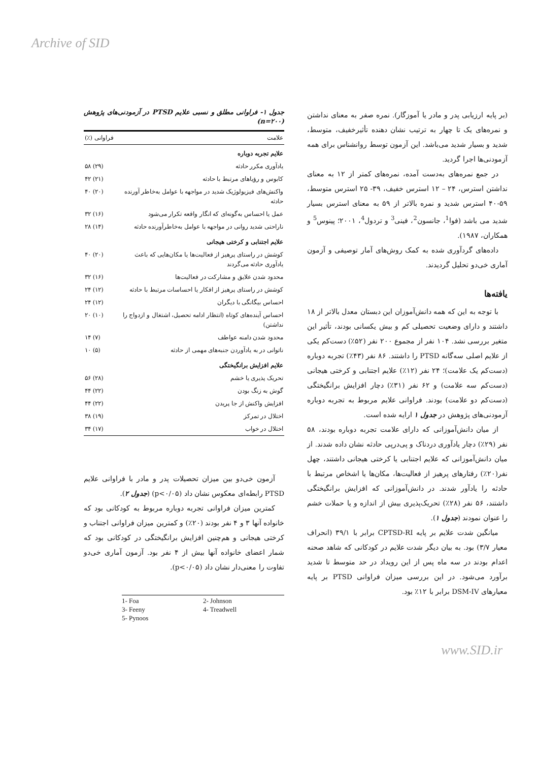Archive of SID
(بر پایه ارزیابی پدر و مادر یا آموزگار). نمره صفر به معنای نداشتن و نمره‌های یک تا چهار به ترتیب نشان دهنده تأثیرخفیف، متوسط، شدید و بسیار شدید می‌باشد. این آزمون توسط روانشناس برای همه آزمودنی‌ها اجرا گردید.
در جمع نمره‌های به‌دست آمده، نمره‌های کمتر از ۱۲ به معنای نداشتن استرس، ۲۴ – ۱۲ استرس خفیف، ۳۹- ۲۵ استرس متوسط، ۵۹-۴۰ استرس شدید و نمره بالاتر از ۵۹ به معنای استرس بسیار شدید می باشد (فوا<sup>1</sup>، جانسون<sup>2</sup>، فینی<sup>3</sup> و تردول<sup>4</sup>، ۲۰۰۱؛ پینوس<sup>5</sup> و همکاران، ۱۹۸۷).
داده‌های گردآوری شده به کمک روش‌های آمار توصیفی و آزمون آماری خی‌دو تحلیل گردیدند.
یافته‌ها
با توجه به این که همه دانش‌آموزان این دبستان معدل بالاتر از ۱۸ داشتند و دارای وضعیت تحصیلی کم و بیش یکسانی بودند، تأثیر این متغیر بررسی نشد. ۱۰۴ نفر از مجموع ۲۰۰ نفر (۵۲٪) دست‌کم یکی از علایم اصلی سه‌گانه PTSD را داشتند. ۸۶ نفر (۴۳٪) تجربه دوباره (دست‌کم یک علامت)؛ ۲۴ نفر (۱۲٪) علایم اجتنابی و کرختی هیجانی (دست‌کم سه علامت) و ۶۲ نفر (۳۱٪) دچار افزایش برانگیختگی (دست‌کم دو علامت) بودند. فراوانی علایم مربوط به تجربه دوباره آزمودنی‌های پژوهش در جدول ۱ ارایه شده است.
از میان دانش‌آموزانی که دارای علامت تجربه دوباره بودند، ۵۸ نفر (۲۹٪) دچار یادآوری دردناک و پی‌درپی حادثه نشان داده شدند. از میان دانش‌آموزانی که علایم اجتنابی یا کرختی هیجانی داشتند، چهل نفر(۲۰٪) رفتارهای پرهیز از فعالیت‌ها، مکان‌ها یا اشخاص مرتبط با حادثه را یادآور شدند. در دانش‌آموزانی که افزایش برانگیختگی داشتند، ۵۶ نفر (۲۸٪) تحریک‌پذیری بیش از اندازه و یا حملات خشم را عنوان نمودند (جدول ۱).
میانگین شدت علایم بر پایه CPTSD-RI برابر با ۳۹/۱ (انحراف معیار ۳/۷) بود. به بیان دیگر شدت علایم در کودکانی که شاهد صحنه اعدام بودند در سه ماه پس از این رویداد در حد متوسط تا شدید برآورد می‌شود. در این بررسی میزان فراوانی PTSD بر پایه معیارهای DSM-IV برابر با ۱۲٪ بود.
جدول ۱- فراوانی مطلق و نسبی علایم PTSD در آزمودنی‌های پژوهش (n=۲۰۰)
| علامت | فراوانی (٪) |
| --- | --- |
| علایم تجربه دوباره | |
| یادآوری مکرر حادثه | (۲۹) ۵۸ |
| کابوس و رؤیاهای مرتبط با حادثه | (۲۱) ۴۲ |
| واکنش‌های فیزیولوژیک شدید در مواجهه با عوامل به‌خاطر آورنده حادثه | (۲۰) ۴۰ |
| عمل یا احساس به‌گونه‌ای که انگار واقعه تکرار می‌شود | (۱۶) ۳۲ |
| ناراحتی شدید روانی در مواجهه با عوامل به‌خاطرآورنده حادثه | (۱۴) ۲۸ |
| علایم اجتنابی و کرختی هیجانی | |
| کوشش در راستای پرهیز از فعالیت‌ها یا مکان‌هایی که باعث یادآوری حادثه می‌گردند | (۲۰) ۴۰ |
| محدود شدن علایق و مشارکت در فعالیت‌ها | (۱۶) ۳۲ |
| کوشش در راستای پرهیز از افکار یا احساسات مرتبط با حادثه | (۱۲) ۲۴ |
| احساس بیگانگی با دیگران | (۱۲) ۲۴ |
| احساس آینده‌های کوتاه (انتظار ادامه تحصیل، اشتغال و ازدواج را نداشتن) | (۱۰) ۲۰ |
| محدود شدن دامنه عواطف | (۷) ۱۴ |
| ناتوانی در به یادآوردن جنبه‌های مهمی از حادثه | (۵) ۱۰ |
| علایم افزایش برانگیختگی | |
| تحریک پذیری یا خشم | (۲۸) ۵۶ |
| گوش به زنگ بودن | (۲۲) ۴۴ |
| افزایش واکنش از جا پریدن | (۲۲) ۴۴ |
| اختلال در تمرکز | (۱۹) ۳۸ |
| اختلال در خواب | (۱۷) ۳۴ |
آزمون خی‌دو بین میزان تحصیلات پدر و مادر با فراوانی علایم PTSD رابطه‌ای معکوس نشان داد (p<۰/۰۵) (جدول ۲).
کمترین میزان فراوانی تجربه دوباره مربوط به کودکانی بود که خانواده آنها ۳ و ۴ نفر بودند (۲۰٪) و کمترین میزان فراوانی اجتناب و کرختی هیجانی و هم‌چنین افزایش برانگیختگی در کودکانی بود که شمار اعضای خانواده آنها بیش از ۴ نفر بود. آزمون آماری خی‌دو تفاوت را معنی‌دار نشان داد (p<۰/۰۵).
1- Foa 2- Johnson 3- Feeny 4- Treadwell 5- Pynoos
www.SID.ir